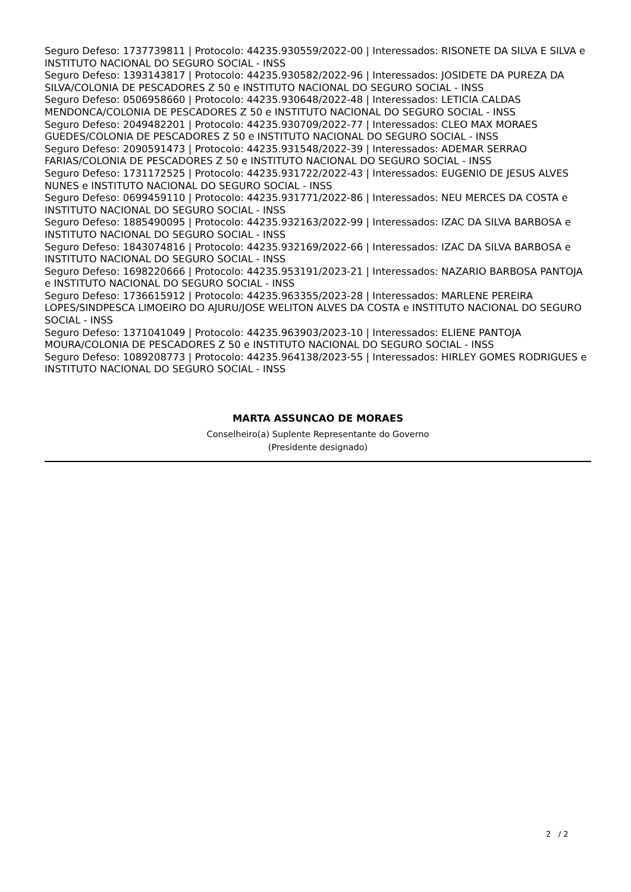Seguro Defeso: 1737739811 | Protocolo: 44235.930559/2022-00 | Interessados: RISONETE DA SILVA E SILVA e INSTITUTO NACIONAL DO SEGURO SOCIAL - INSS
Seguro Defeso: 1393143817 | Protocolo: 44235.930582/2022-96 | Interessados: JOSIDETE DA PUREZA DA SILVA/COLONIA DE PESCADORES Z 50 e INSTITUTO NACIONAL DO SEGURO SOCIAL - INSS
Seguro Defeso: 0506958660 | Protocolo: 44235.930648/2022-48 | Interessados: LETICIA CALDAS MENDONCA/COLONIA DE PESCADORES Z 50 e INSTITUTO NACIONAL DO SEGURO SOCIAL - INSS
Seguro Defeso: 2049482201 | Protocolo: 44235.930709/2022-77 | Interessados: CLEO MAX MORAES GUEDES/COLONIA DE PESCADORES Z 50 e INSTITUTO NACIONAL DO SEGURO SOCIAL - INSS
Seguro Defeso: 2090591473 | Protocolo: 44235.931548/2022-39 | Interessados: ADEMAR SERRAO FARIAS/COLONIA DE PESCADORES Z 50 e INSTITUTO NACIONAL DO SEGURO SOCIAL - INSS
Seguro Defeso: 1731172525 | Protocolo: 44235.931722/2022-43 | Interessados: EUGENIO DE JESUS ALVES NUNES e INSTITUTO NACIONAL DO SEGURO SOCIAL - INSS
Seguro Defeso: 0699459110 | Protocolo: 44235.931771/2022-86 | Interessados: NEU MERCES DA COSTA e INSTITUTO NACIONAL DO SEGURO SOCIAL - INSS
Seguro Defeso: 1885490095 | Protocolo: 44235.932163/2022-99 | Interessados: IZAC DA SILVA BARBOSA e INSTITUTO NACIONAL DO SEGURO SOCIAL - INSS
Seguro Defeso: 1843074816 | Protocolo: 44235.932169/2022-66 | Interessados: IZAC DA SILVA BARBOSA e INSTITUTO NACIONAL DO SEGURO SOCIAL - INSS
Seguro Defeso: 1698220666 | Protocolo: 44235.953191/2023-21 | Interessados: NAZARIO BARBOSA PANTOJA e INSTITUTO NACIONAL DO SEGURO SOCIAL - INSS
Seguro Defeso: 1736615912 | Protocolo: 44235.963355/2023-28 | Interessados: MARLENE PEREIRA LOPES/SINDPESCA LIMOEIRO DO AJURU/JOSE WELITON ALVES DA COSTA e INSTITUTO NACIONAL DO SEGURO SOCIAL - INSS
Seguro Defeso: 1371041049 | Protocolo: 44235.963903/2023-10 | Interessados: ELIENE PANTOJA MOURA/COLONIA DE PESCADORES Z 50 e INSTITUTO NACIONAL DO SEGURO SOCIAL - INSS
Seguro Defeso: 1089208773 | Protocolo: 44235.964138/2023-55 | Interessados: HIRLEY GOMES RODRIGUES e INSTITUTO NACIONAL DO SEGURO SOCIAL - INSS
MARTA ASSUNCAO DE MORAES
Conselheiro(a) Suplente Representante do Governo
(Presidente designado)
2 / 2